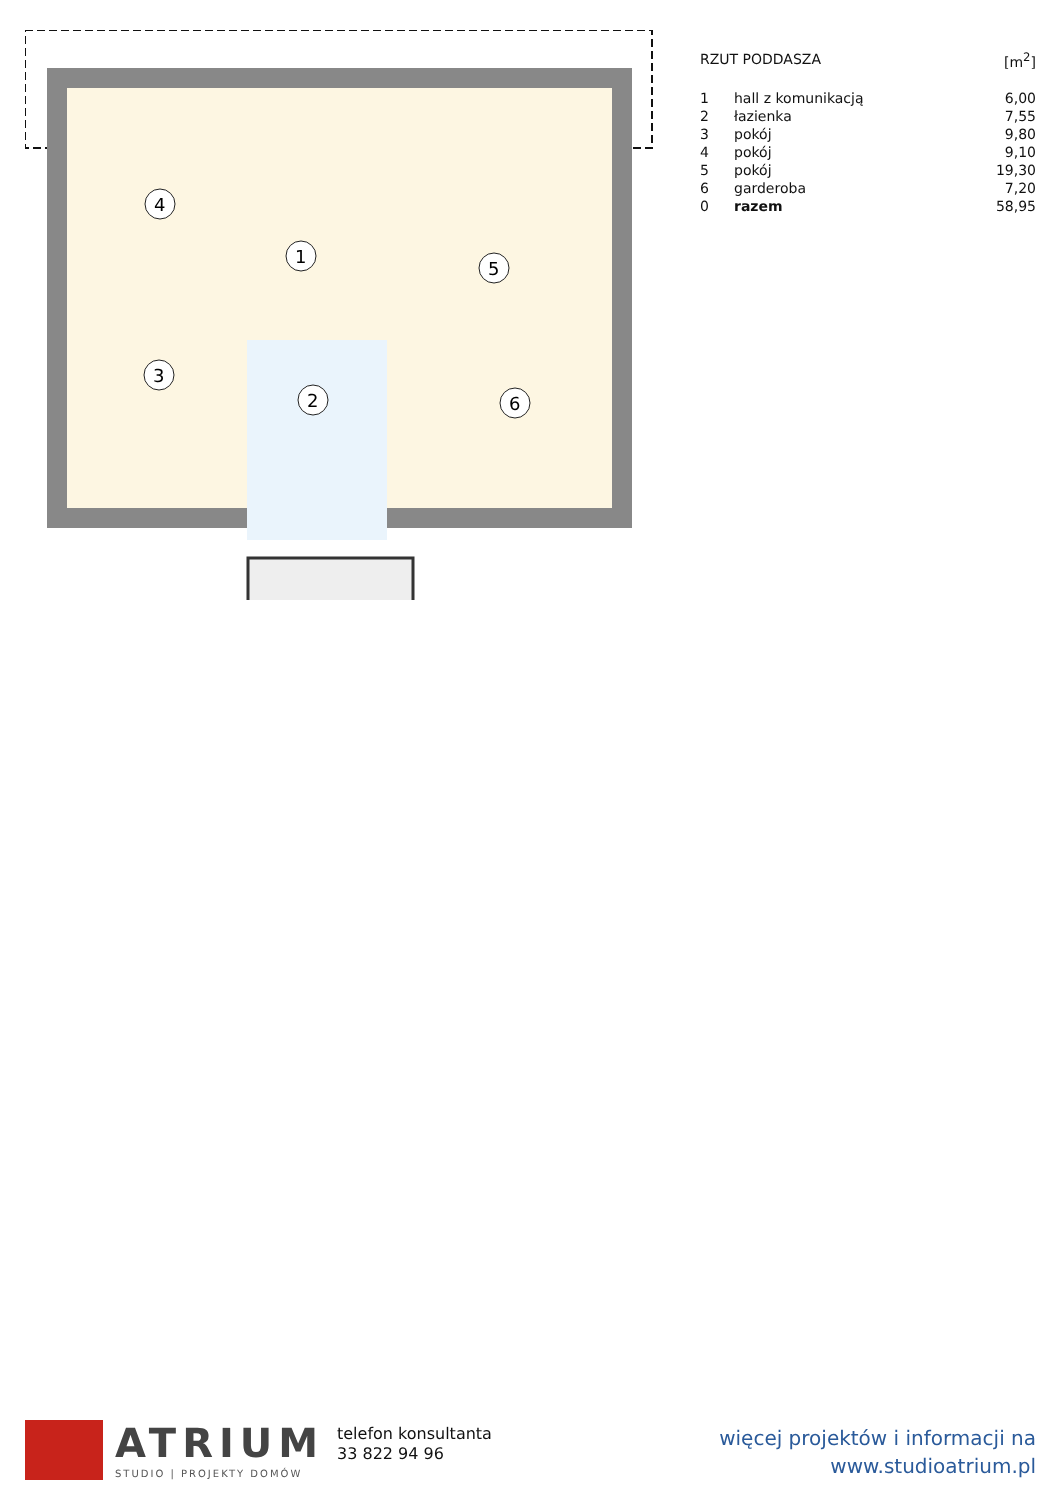4
1
5
3
2
6
| RZUT PODDASZA | | [m<sup>2</sup>] |
| 1 | hall z komunikacją | 6,00 |
| 2 | łazienka | 7,55 |
| 3 | pokój | 9,80 |
| 4 | pokój | 9,10 |
| 5 | pokój | 19,30 |
| 6 | garderoba | 7,20 |
| 0 | razem | 58,95 |
ATRIUM
STUDIO | PROJEKTY DOMÓW
telefon konsultanta
33 822 94 96
więcej projektów i informacji na
www.studioatrium.pl